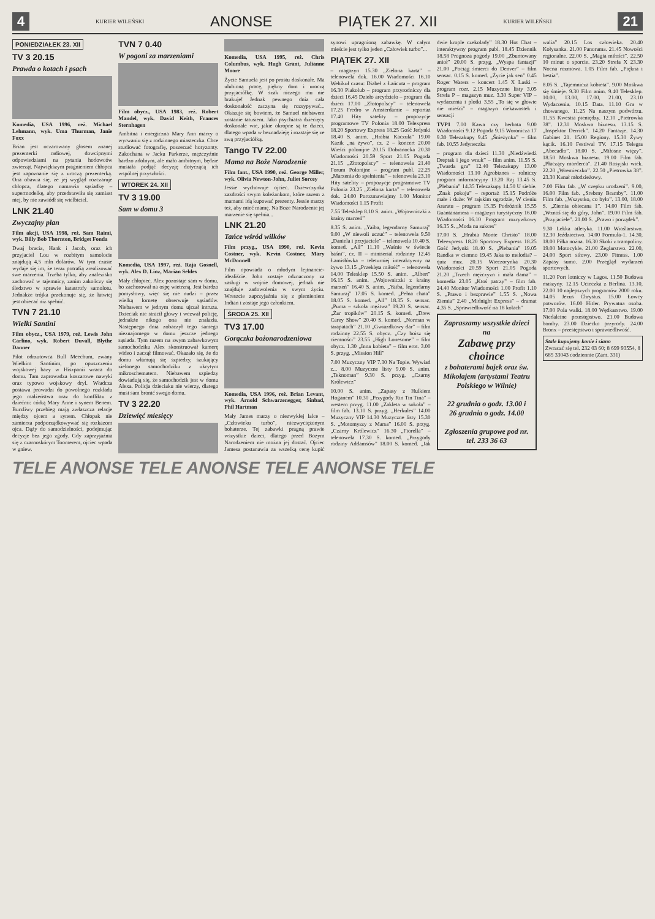4 KURIER WILEŃSKI ANONSE PIĄTEK 27. XII KURIER WILEŃSKI 21
PONIEDZIAŁEK 23. XII
TV 3 20.15
Prawda o kotach i psach
Komedia, USA 1996, reż. Michael Lehmann, wyk. Uma Thurman, Janie Foxx
Brian jest oczarowany głosem znanej prezenterki radiowej, dowcipnymi odpowiedziami na pytania hodowców zwierząt. Największym pragnieniem chłopca jest zapoznanie się z uroczą prezenterką. Ona obawia się, że jej wygląd rozczaruje chłopca, dlatego namawia sąsiadkę – supermodelkę, aby przedstawiła się zamiast niej, by nie zawiódł się wielbiciel.
LNK 21.40
Zwyczajny plan
Film akcji, USA 1998, reż. Sam Raimi, wyk. Billy Bob Thornton, Bridget Fonda
Dwaj bracia, Hank i Jacob, oraz ich przyjaciel Lou w rozbitym samolocie znajdują 4,5 mln dolarów. W tym czasie wydaje się im, że teraz potrafią zrealizować swe marzenia. Trzeba tylko, aby znalezisko zachować w tajemnicy, zanim zakończy się śledztwo w sprawie katastrofy samolotu. Jednakże trójka przekonuje się, że łatwiej jest obiecać niż spełnić.
TVN 7 21.10
Wielki Santini
Film obycz., USA 1979, reż. Lewis John Carlino, wyk. Robert Duvall, Blythe Danner
Pilot odrzutowca Bull Meechum, zwany Wielkim Santinim, po opuszczeniu wojskowej bazy w Hiszpanii wraca do domu. Tam zaprowadza koszarowe nawyki oraz typowo wojskowy dryl. Władcza postawa prowadzi do powolnego rozkładu jego małżeństwa oraz do konfliktu z dziećmi: córką Mary Anne i synem Benem. Burzliwy przebieg mają zwłaszcza relacje między ojcem a synem. Chłopak nie zamierza podporządkowywać się rozkazom ojca. Dąży do samodzielności, podejmując decyzje bez jego zgody. Gdy zaprzyjaźnia się z czarnoskórym Toomerem, ojciec wpada w gniew.
TVN 7 0.40
W pogoni za marzeniami
Film obycz., USA 1983, reż. Robert Mandel, wyk. David Keith, Frances Sternhagen
Ambitna i energiczna Mary Ann marzy o wyrwaniu się z rodzinnego miasteczka. Chce studiować fotografię, poszerzać horyzonty. Zakochana w Jacku Parkerze, mężczyźnie bardzo zdolnym, ale mało ambitnym, będzie musiała podjąć decyzję dotyczącą ich wspólnej przyszłości.
WTOREK 24. XII
TV 3 19.00
Sam w domu 3
Komedia, USA 1997, reż. Raja Gosnell, wyk. Alex D. Linz, Marian Seldes
Mały chłopiec, Alex pozostaje sam w domu, bo zachorował na ospę wietrzną. Jest bardzo pomysłowy, więc się nie nudzi – przez wielką lornetę obserwuje sąsiadów. Niebawem w jednym domu ujrzał intruza. Dzieciak nie stracił głowy i wezwał policję, jednakże nikogo ona nie znalazła. Następnego dnia zobaczył tego samego nieznajomego w domu jeszcze jednego sąsiada. Tym razem na swym zabawkowym samochodziku Alex skonstruował kamerę wideo i zaczął filmować. Okazało się, że do domu włamują się szpiedzy, szukający zielonego samochodziku z ukrytym mikroschematem. Niebawem szpiedzy dowiadują się, że samochodzik jest w domu Alexa. Policja dzieciaku nie wierzy, dlatego musi sam bronić swego domu.
TV 3 22.20
Dziewięć miesięcy
Komedia, USA 1995, reż. Chris Columbus, wyk. Hugh Grant, Julianne Moore
Życie Samuela jest po prostu doskonałe. Ma ulubioną pracę, piękny dom i uroczą przyjaciółkę. W szak niczego mu nie brakuje! Jednak pewnego dnia cała doskonałość zaczyna się rozsypywać... Okazuje się bowiem, że Samuel niebawem zostanie tatusiem. Jako psychiatra dziecięcy doskonale wie, jakie okropne są te dzieci, dlatego wpada w beznadzieję i rozstaje się ze swą przyjaciółką.
Tango TV 22.00
Mama na Boże Narodzenie
Film fant., USA 1990, reż. George Miller, wyk. Olivia Newton-John, Juliet Sorcey
Jessie wychowuje ojciec. Dziewczynka zazdrości swym koleżankom, które razem z mamami idą kupować prezenty. Jessie marzy też, aby mieć mamę. Na Boże Narodzenie jej marzenie się spełnia...
LNK 21.20
Tańce wśród wilków
Film przyg., USA 1990, reż. Kevin Costner, wyk. Kevin Costner, Mary McDonnell
Film opowiada o młodym lejtnancie-idealiście. John zostaje odznaczony za zasługi w wojnie domowej, jednak nie znajduje zadowolenia w swym życiu. Wreszcie zaprzyjaźnia się z plemieniem Indian i zostaje jego członkiem.
ŚRODA 25. XII
TV3 17.00
Gorączka bożonarodzeniowa
Komedia, USA 1996, reż. Brian Levant, wyk. Arnold Schwarzenegger, Sinbad, Phil Hartman
Mały James marzy o niezwykłej lalce – „Człowieku turbo”, niezwyciężonym bohaterze. Tej zabawki pragną prawie wszystkie dzieci, dlatego przed Bożym Narodzeniem nie można jej dostać. Ojciec Jamesa postanawia za wszelką cenę kupić synowi upragnioną zabawkę. W całym mieście jest tylko jeden „Człowiek turbo”...
PIĄTEK 27. XII
– magazyn 15.30 „Zielona karta” – telenowela dok. 16.00 Wiadomości 16.10 Wehikuł czasu: Diabeł z Łańcuta – program 16.30 Piakolub – program przyrodniczy dla dzieci 16.45 Dzieło arcydzieło – program dla dzieci 17.00 „Złotopolscy” – telenowela 17.25 Fredro w Amsterdamie – reportaż 17.40 Hity satelity – propozycje programowe TV Polonia 18.00 Telexpress 18.20 Sportowy Express 18.25 Gość Jedynki 18.40 S. anim. „Hrabia Kaczula” 19.00 Kazik „na żywo”, cz. 2 – koncert 20.00 Wieści polonijne 20.15 Dobranocka 20.30 Wiadomości 20.59 Sport 21.05 Pogoda 21.15 „Złotopolscy” – telenowela 21.40 Forum Polonijne – program publ. 22.25 „Marzenia do spełnienia” – telenowela 23.10 Hity satelity – propozycje programowe TV Polonia 23.25 „Zielona karta” – telenowela dok. 24.00 Porozmawiajmy 1.00 Monitor Wiadomości 1.15 Profit
7.55 Telesklep 8.10 S. anim. „Wojowniczki z krainy marzeń”
8.35 S. anim. „Yaiba, legendarny Samuraj” 9.00 „W niewoli uczuć” – telenowela 9.50 „Daniela i przyjaciele” – telenowela 10.40 S. komed. „All” 11.10 „Waśnie w świecie baśni”, cz. II – miniserial rodzinny 12.45 Łamisłówka – teleturniej interaktywny na żywo 13.15 „Przeklęta miłość” – telenowela 14.00 Telesklep 15.50 S. anim. „Albert” 16.15 S. anim. „Wojowniczki z krainy marzeń” 16.40 S. anim. „Yaiba, legendarny Samuraj” 17.05 S. komed. „Pełna chata” 18.05 S. komed. „All” 18.35 S. sensac. „Puma – szkoła mężtwa” 19.20 S. sensac. „Żar tropików” 20.15 S. komed. „Drew Carey Show” 20.40 S. komed. „Norman w tarapatach” 21.10 „Gwiazdkowy dar” – film rodzinny 22.55 S. obycz. „Czy boisz się ciemności” 23.55 „High Lonesome” – film obycz. 1.30 „Inna kobieta” – film erot. 3.00 S. przyg. „Mission Hill”
7.00 Muzyczny VIP 7.30 Na Topie. Wywiad z... 8.00 Muzyczne listy 9.00 S. anim. „Teknoman” 9.30 S. przyg. „Czarny Królewicz”
10.00 S. anim. „Zapasy z Hulkiem Hoganem” 10.30 „Przygody Rin Tin Tina” – western przyg. 11.00 „Zakleta w sokoła” – film fab. 13.10 S. przyg. „Herkules” 14.00 Muzyczny VIP 14.30 Muzyczne listy 15.30 S. „Motomyszy z Marsa” 16.00 S. przyg. „Czarny Królewicz” 16.30 „Fiorella” – telenowela 17.30 S. komed. „Przygody rodziny Addamsów” 18.00 S. komed. „Jak dwie krople czekolady” 18.30 Hot Chat – interaktywny program publ. 18.45 Dziennik 18.58 Prognoza pogody 19.00 „Zbuntowany anioł” 20.00 S. przyg. „Wyspa fantazji” 21.00 „Pociąg śmierci do Denver” – film sensac. 0.15 S. komed. „Życie jak sen” 0.45 Roger Waters – koncert 1.45 X Laski – program rozr. 2.15 Muzyczne listy 3.05 Strefa P – magazyn muz. 3.30 Super VIP – wydarzenia i plotki 3.55 „To się w głowie nie mieści” – magazyn ciekawostek i sensacji
TVP1 7.00 Kawa czy herbata 9.00 Wiadomości 9.12 Pogoda 9.15 Woronicza 17 9.30 Telezakupy 9.45 „Śnieżynka” – film fab. 10.55 Jedyneczka
– program dla dzieci 11.30 „Niedźwiedź Dreptak i jego wnuk” – film anim. 11.55 S. „Twarda gra” 12.40 Telezakupy 13.00 Wiadomości 13.10 Agrobiznes – rolniczy program informacyjny 13.20 Raj 13.45 S. „Plebania” 14.35 Telezakupy 14.50 U siebie. „Znak pokoju” – reportaż 15.15 Podróże małe i duże: W rajskim ogrodzie, W cieniu Araratu – program 15.35 Podróżnik 15.55 Guantanamera – magazyn turystyczny 16.00 Wiadomości 16.10 Program rozrywkowy 16.35 S. „Moda na sukces”
17.00 S. „Hrabia Monte Christo” 18.00 Teleexpress 18.20 Sportowy Express 18.25 Gość Jedynki 18.40 S. „Plebania” 19.05 Randka w ciemno 19.45 Jaka to melodia? – quiz muz. 20.15 Wieczorynka 20.30 Wiadomości 20.59 Sport 21.05 Pogoda 21.20 „Trzech mężczyzn i mała dama” – komedia 23.05 „Ktoś patrzy” – film fab. 24.40 Monitor Wiadomości 1.00 Profit 1.10 S. „Prawo i bezprawie” 1.55 S. „Nowa Ziemia” 2.40 „Midnight Express” – dramat 4.35 S. „Sprawiedliwość na 18 kolach”
Zapraszamy wszystkie dzieci na
Zabawę przy choince
z bohaterami bajek oraz św. Mikołajem (artystami Teatru Polskiego w Wilnie)
22 grudnia o godz. 13.00 i
26 grudnia o godz. 14.00
Zgłoszenia grupowe pod nr. tel. 233 36 63
walia” 20.15 Los człowieka. 20.40 Kołysanka. 21.00 Panorama. 21.45 Nowości regionalne. 22.00 S. „Magia miłości”. 22.50 10 minut o sporcie. 23.20 Strefa X 23.30 Nocna rozmowa. 1.05 Film fab. „Piękna i bestia”.
8.05 S. „Tajemnicza kobieta”. 9.00 Moskwa się śmieje. 9.30 Film anim. 9.40 Telesklep. 10.00, 13.00, 17.00, 21.00, 23.10 Wydarzenia. 10.15 Data. 11.10 Gra w chowanego. 11.25 Na naszym podwórzu. 11.55 Kwestia pieniędzy. 12.10 „Pietrowka 38”. 12.30 Moskwa biznesu. 13.15 S. „Inspektor Derrick”. 14.20 Fantazje. 14.30 Gabinet 21. 15.00 Regiony. 15.30 Żywy kącik. 16.10 Festiwal TV. 17.15 Telegra „Abecadło”. 18.00 S. „Miłosne więzy”. 18.50 Moskwa biznesu. 19.00 Film fab. „Płaczący morderca”. 21.40 Rosyjski wiek. 22.20 „Wremieczko”. 22.50 „Pietrowka 38”. 23.30 Kanał młodzieżowy.
7.00 Film fab. „W czepku urodzeni”. 9.00, 16.00 Film fab. „Srebrny Bramby”. 11.00 Film fab. „Wszystko, co było”. 13.00, 18.00 S. „Ziemia obiecana 1”. 14.00 Film fab. „Wznoś się do góry, John”. 19.00 Film fab. „Przyjaciele”. 21.00 S. „Prawo i porządek”.
9.30 Lekka atletyka. 11.00 Wioślarstwo. 12.30 Jeździectwo. 14.00 Formuła-1. 14.30, 18.00 Piłka nożna. 16.30 Skoki z trampoliny. 19.00 Motocykle. 21.00 Żeglarstwo. 22.00, 24.00 Sport siłowy. 23.00 Fitness. 1.00 Zapasy sumo. 2.00 Przegląd wydarzeń sportowych.
11.20 Port lotniczy w Lagos. 11.50 Budowa maszyny. 12.15 Ucieczka z Berlina. 13.10, 22.00 10 najlepszych programów 2000 roku. 14.05 Jezus Chrystus. 15.00 Łowcy potworów. 16.00 Hitler. Prywatna osoba. 17.00 Pola walki. 18.00 Wędkarstwo. 19.00 Niedaleine przestępstwo. 21.00 Budowa bomby. 23.00 Dziecko przyrody. 24.00 Bronx – przestępstwo i sprawiedliwość.
Stale kupujemy konie i siano
Zwracać się tel. 232 03 60; 8 699 93554, 8 685 33043 codziennie (Zam. 331)
TELE ANONSE TELE ANONSE TELE ANONSE TELE